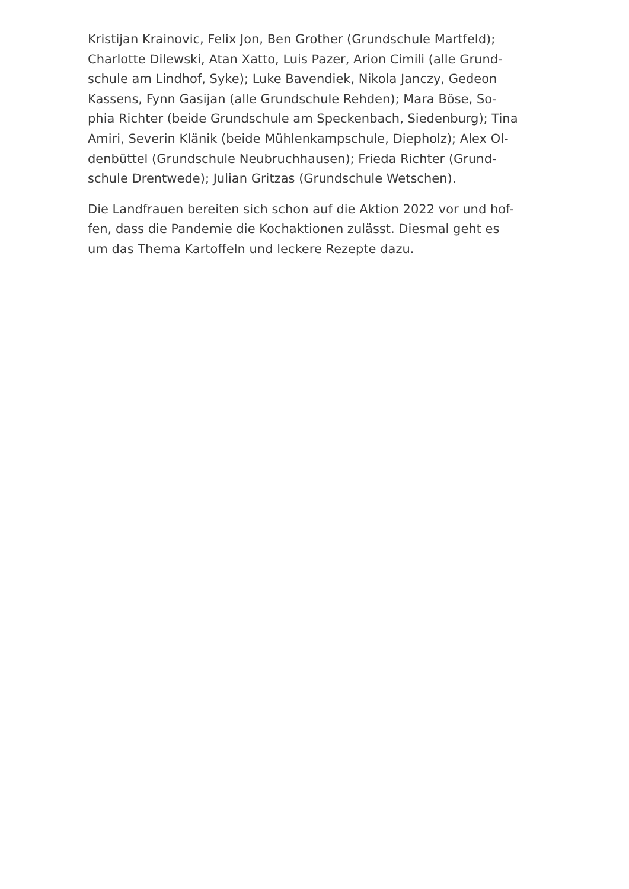Kristijan Krainovic, Felix Jon, Ben Grother (Grundschule Martfeld);
Charlotte Dilewski, Atan Xatto, Luis Pazer, Arion Cimili (alle Grund-
schule am Lindhof, Syke); Luke Bavendiek, Nikola Janczy, Gedeon
Kassens, Fynn Gasijan (alle Grundschule Rehden); Mara Böse, So-
phia Richter (beide Grundschule am Speckenbach, Siedenburg); Tina
Amiri, Severin Klänik (beide Mühlenkampschule, Diepholz); Alex Ol-
denbüttel (Grundschule Neubruchhausen); Frieda Richter (Grund-
schule Drentwede); Julian Gritzas (Grundschule Wetschen).
Die Landfrauen bereiten sich schon auf die Aktion 2022 vor und hof-
fen, dass die Pandemie die Kochaktionen zulässt. Diesmal geht es
um das Thema Kartoffeln und leckere Rezepte dazu.